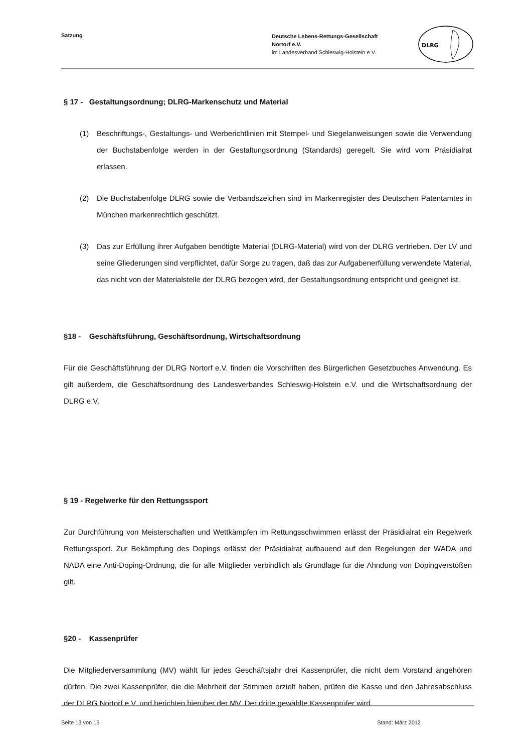Satzung
Deutsche Lebens-Rettungs-Gesellschaft
Nortorf e.V.
im Landesverband Schleswig-Holstein e.V.
DLRG
§ 17 - Gestaltungsordnung; DLRG-Markenschutz und Material
(1) Beschriftungs-, Gestaltungs- und Werberichtlinien mit Stempel- und Siegelanweisungen sowie die Verwendung der Buchstabenfolge werden in der Gestaltungsordnung (Standards) geregelt. Sie wird vom Präsidialrat erlassen.
(2) Die Buchstabenfolge DLRG sowie die Verbandszeichen sind im Markenregister des Deutschen Patentamtes in München markenrechtlich geschützt.
(3) Das zur Erfüllung ihrer Aufgaben benötigte Material (DLRG-Material) wird von der DLRG vertrieben. Der LV und seine Gliederungen sind verpflichtet, dafür Sorge zu tragen, daß das zur Aufgabenerfüllung verwendete Material, das nicht von der Materialstelle der DLRG bezogen wird, der Gestaltungsordnung entspricht und geeignet ist.
§18 - Geschäftsführung, Geschäftsordnung, Wirtschaftsordnung
Für die Geschäftsführung der DLRG Nortorf e.V. finden die Vorschriften des Bürgerlichen Gesetzbuches Anwendung. Es gilt außerdem, die Geschäftsordnung des Landesverbandes Schleswig-Holstein e.V. und die Wirtschaftsordnung der DLRG e.V.
§ 19 - Regelwerke für den Rettungssport
Zur Durchführung von Meisterschaften und Wettkämpfen im Rettungsschwimmen erlässt der Präsidialrat ein Regelwerk Rettungssport. Zur Bekämpfung des Dopings erlässt der Präsidialrat aufbauend auf den Regelungen der WADA und NADA eine Anti-Doping-Ordnung, die für alle Mitglieder verbindlich als Grundlage für die Ahndung von Dopingverstößen gilt.
§20 - Kassenprüfer
Die Mitgliederversammlung (MV) wählt für jedes Geschäftsjahr drei Kassenprüfer, die nicht dem Vorstand angehören dürfen. Die zwei Kassenprüfer, die die Mehrheit der Stimmen erzielt haben, prüfen die Kasse und den Jahresabschluss der DLRG Nortorf e.V. und berichten hierüber der MV. Der dritte gewählte Kassenprüfer wird
Seite 13 von 15 Stand: März 2012